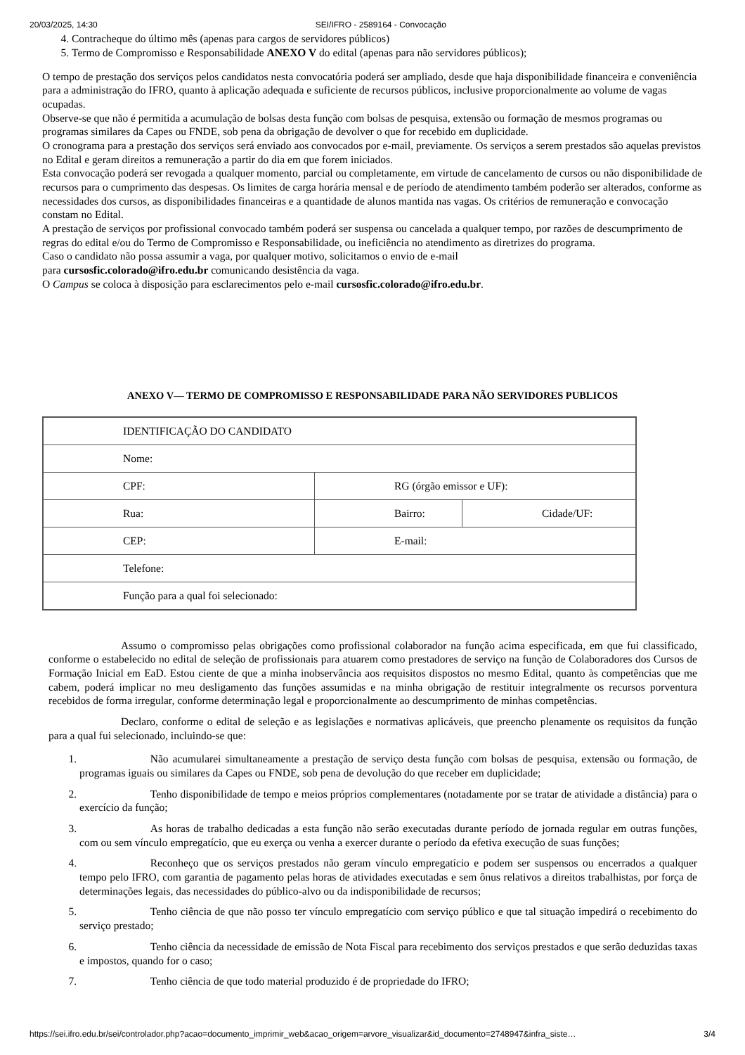20/03/2025, 14:30 SEI/IFRO - 2589164 - Convocação
4. Contracheque do último mês (apenas para cargos de servidores públicos)
5. Termo de Compromisso e Responsabilidade ANEXO V do edital (apenas para não servidores públicos);
O tempo de prestação dos serviços pelos candidatos nesta convocatória poderá ser ampliado, desde que haja disponibilidade financeira e conveniência para a administração do IFRO, quanto à aplicação adequada e suficiente de recursos públicos, inclusive proporcionalmente ao volume de vagas ocupadas.
Observe-se que não é permitida a acumulação de bolsas desta função com bolsas de pesquisa, extensão ou formação de mesmos programas ou programas similares da Capes ou FNDE, sob pena da obrigação de devolver o que for recebido em duplicidade.
O cronograma para a prestação dos serviços será enviado aos convocados por e-mail, previamente. Os serviços a serem prestados são aquelas previstos no Edital e geram direitos a remuneração a partir do dia em que forem iniciados.
Esta convocação poderá ser revogada a qualquer momento, parcial ou completamente, em virtude de cancelamento de cursos ou não disponibilidade de recursos para o cumprimento das despesas. Os limites de carga horária mensal e de período de atendimento também poderão ser alterados, conforme as necessidades dos cursos, as disponibilidades financeiras e a quantidade de alunos mantida nas vagas. Os critérios de remuneração e convocação constam no Edital.
A prestação de serviços por profissional convocado também poderá ser suspensa ou cancelada a qualquer tempo, por razões de descumprimento de regras do edital e/ou do Termo de Compromisso e Responsabilidade, ou ineficiência no atendimento as diretrizes do programa.
Caso o candidato não possa assumir a vaga, por qualquer motivo, solicitamos o envio de e-mail
para cursosfic.colorado@ifro.edu.br comunicando desistência da vaga.
O Campus se coloca à disposição para esclarecimentos pelo e-mail cursosfic.colorado@ifro.edu.br.
ANEXO V— TERMO DE COMPROMISSO E RESPONSABILIDADE PARA NÃO SERVIDORES PUBLICOS
| IDENTIFICAÇÃO DO CANDIDATO | | |
| Nome: | | |
| CPF: | RG (órgão emissor e UF): | |
| Rua: | Bairro: | Cidade/UF: |
| CEP: | E-mail: | |
| Telefone: | | |
| Função para a qual foi selecionado: | | |
Assumo o compromisso pelas obrigações como profissional colaborador na função acima especificada, em que fui classificado, conforme o estabelecido no edital de seleção de profissionais para atuarem como prestadores de serviço na função de Colaboradores dos Cursos de Formação Inicial em EaD. Estou ciente de que a minha inobservância aos requisitos dispostos no mesmo Edital, quanto às competências que me cabem, poderá implicar no meu desligamento das funções assumidas e na minha obrigação de restituir integralmente os recursos porventura recebidos de forma irregular, conforme determinação legal e proporcionalmente ao descumprimento de minhas competências.
Declaro, conforme o edital de seleção e as legislações e normativas aplicáveis, que preencho plenamente os requisitos da função para a qual fui selecionado, incluindo-se que:
1.        Não acumularei simultaneamente a prestação de serviço desta função com bolsas de pesquisa, extensão ou formação, de programas iguais ou similares da Capes ou FNDE, sob pena de devolução do que receber em duplicidade;
2.        Tenho disponibilidade de tempo e meios próprios complementares (notadamente por se tratar de atividade a distância) para o exercício da função;
3.        As horas de trabalho dedicadas a esta função não serão executadas durante período de jornada regular em outras funções, com ou sem vínculo empregatício, que eu exerça ou venha a exercer durante o período da efetiva execução de suas funções;
4.        Reconheço que os serviços prestados não geram vínculo empregatício e podem ser suspensos ou encerrados a qualquer tempo pelo IFRO, com garantia de pagamento pelas horas de atividades executadas e sem ônus relativos a direitos trabalhistas, por força de determinações legais, das necessidades do público-alvo ou da indisponibilidade de recursos;
5.        Tenho ciência de que não posso ter vínculo empregatício com serviço público e que tal situação impedirá o recebimento do serviço prestado;
6.        Tenho ciência da necessidade de emissão de Nota Fiscal para recebimento dos serviços prestados e que serão deduzidas taxas e impostos, quando for o caso;
7.        Tenho ciência de que todo material produzido é de propriedade do IFRO;
https://sei.ifro.edu.br/sei/controlador.php?acao=documento_imprimir_web&acao_origem=arvore_visualizar&id_documento=2748947&infra_siste… 3/4